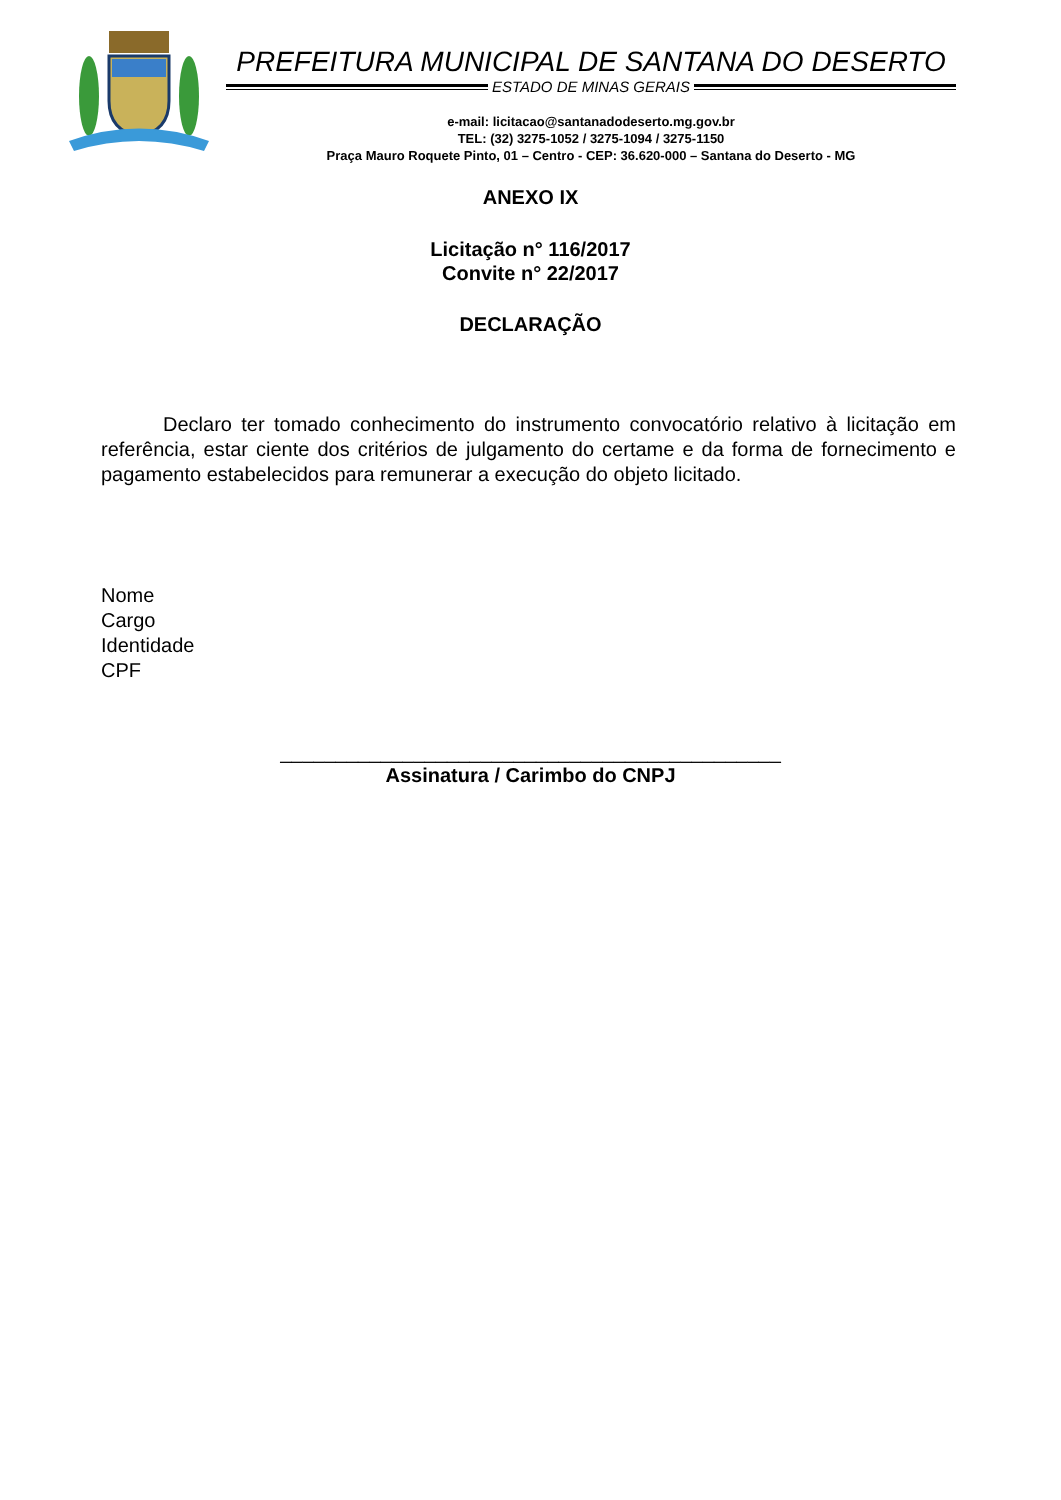PREFEITURA MUNICIPAL DE SANTANA DO DESERTO
ESTADO DE MINAS GERAIS
e-mail: licitacao@santanadodeserto.mg.gov.br
TEL: (32) 3275-1052 / 3275-1094 / 3275-1150
Praça Mauro Roquete Pinto, 01 – Centro - CEP: 36.620-000 – Santana do Deserto - MG
ANEXO IX
Licitação n° 116/2017
Convite n° 22/2017
DECLARAÇÃO
Declaro ter tomado conhecimento do instrumento convocatório relativo à licitação em referência, estar ciente dos critérios de julgamento do certame e da forma de fornecimento e pagamento estabelecidos para remunerar a execução do objeto licitado.
Nome
Cargo
Identidade
CPF
_____________________________________________
Assinatura / Carimbo do CNPJ